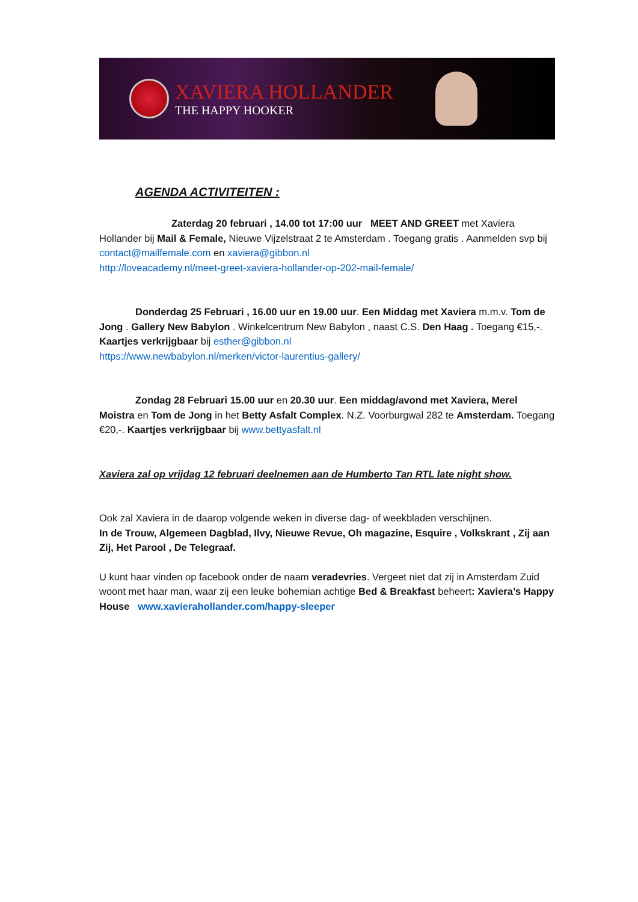XAVIERA HOLLANDER
THE HAPPY HOOKER
AGENDA ACTIVITEITEN :
Zaterdag 20 februari , 14.00 tot 17:00 uur MEET AND GREET met Xaviera Hollander bij Mail & Female, Nieuwe Vijzelstraat 2 te Amsterdam . Toegang gratis . Aanmelden svp bij contact@mailfemale.com en xaviera@gibbon.nl
http://loveacademy.nl/meet-greet-xaviera-hollander-op-202-mail-female/
Donderdag 25 Februari , 16.00 uur en 19.00 uur. Een Middag met Xaviera m.m.v. Tom de Jong . Gallery New Babylon . Winkelcentrum New Babylon , naast C.S. Den Haag . Toegang €15,-. Kaartjes verkrijgbaar bij esther@gibbon.nl
https://www.newbabylon.nl/merken/victor-laurentius-gallery/
Zondag 28 Februari 15.00 uur en 20.30 uur. Een middag/avond met Xaviera, Merel Moistra en Tom de Jong in het Betty Asfalt Complex. N.Z. Voorburgwal 282 te Amsterdam. Toegang €20,-. Kaartjes verkrijgbaar bij www.bettyasfalt.nl
Xaviera zal op vrijdag 12 februari deelnemen aan de Humberto Tan RTL late night show.
Ook zal Xaviera in de daarop volgende weken in diverse dag- of weekbladen verschijnen.
In de Trouw, Algemeen Dagblad, Ilvy, Nieuwe Revue, Oh magazine, Esquire , Volkskrant , Zij aan Zij, Het Parool , De Telegraaf.
U kunt haar vinden op facebook onder de naam veradevries. Vergeet niet dat zij in Amsterdam Zuid woont met haar man, waar zij een leuke bohemian achtige Bed & Breakfast beheert: Xaviera’s Happy House www.xavierahollander.com/happy-sleeper